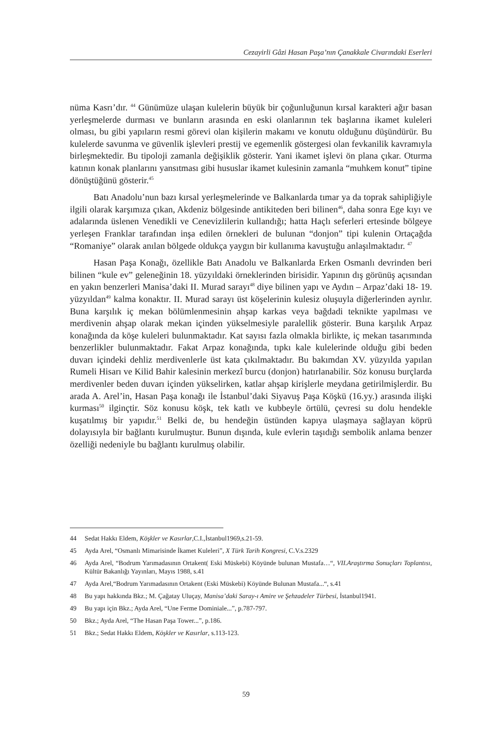Cezayirli Gâzi Hasan Paşa’nın Çanakkale Civarındaki Eserleri
nüma Kasrı’dır. <sup>44</sup> Günümüze ulaşan kulelerin büyük bir çoğunluğunun kırsal karakteri ağır basan yerleşmelerde durması ve bunların arasında en eski olanlarının tek başlarına ikamet kuleleri olması, bu gibi yapıların resmi görevi olan kişilerin makamı ve konutu olduğunu düşündürür. Bu kulelerde savunma ve güvenlik işlevleri prestij ve egemenlik göstergesi olan fevkanilik kavramıyla birleşmektedir. Bu tipoloji zamanla değişiklik gösterir. Yani ikamet işlevi ön plana çıkar. Oturma katının konak planlarını yansıtması gibi hususlar ikamet kulesinin zamanla “muhkem konut” tipine dönüştüğünü gösterir.<sup>45</sup>
Batı Anadolu’nun bazı kırsal yerleşmelerinde ve Balkanlarda tımar ya da toprak sahipliğiyle ilgili olarak karşımıza çıkan, Akdeniz bölgesinde antikiteden beri bilinen<sup>46</sup>, daha sonra Ege kıyı ve adalarında üslenen Venedikli ve Cenevizlilerin kullandığı; hatta Haçlı seferleri ertesinde bölgeye yerleşen Franklar tarafından inşa edilen örnekleri de bulunan “donjon” tipi kulenin Ortaçağda “Romaniye” olarak anılan bölgede oldukça yaygın bir kullanıma kavuştuğu anlaşılmaktadır. <sup>47</sup>
Hasan Paşa Konağı, özellikle Batı Anadolu ve Balkanlarda Erken Osmanlı devrinden beri bilinen “kule ev” geleneğinin 18. yüzyıldaki örneklerinden birisidir. Yapının dış görünüş açısından en yakın benzerleri Manisa’daki II. Murad sarayı<sup>48</sup> diye bilinen yapı ve Aydın – Arpaz’daki 18- 19. yüzyıldan<sup>49</sup> kalma konaktır. II. Murad sarayı üst köşelerinin kulesiz oluşuyla diğerlerinden ayrılır. Buna karşılık iç mekan bölümlenmesinin ahşap karkas veya bağdadi teknikte yapılması ve merdivenin ahşap olarak mekan içinden yükselmesiyle paralellik gösterir. Buna karşılık Arpaz konağında da köşe kuleleri bulunmaktadır. Kat sayısı fazla olmakla birlikte, iç mekan tasarımında benzerlikler bulunmaktadır. Fakat Arpaz konağında, tıpkı kale kulelerinde olduğu gibi beden duvarı içindeki dehliz merdivenlerle üst kata çıkılmaktadır. Bu bakımdan XV. yüzyılda yapılan Rumeli Hisarı ve Kilid Bahir kalesinin merkezî burcu (donjon) hatırlanabilir. Söz konusu burçlarda merdivenler beden duvarı içinden yükselirken, katlar ahşap kirişlerle meydana getirilmişlerdir. Bu arada A. Arel’in, Hasan Paşa konağı ile İstanbul’daki Siyavuş Paşa Köşkü (16.yy.) arasında ilişki kurması<sup>50</sup> ilginçtir. Söz konusu köşk, tek katlı ve kubbeyle örtülü, çevresi su dolu hendekle kuşatılmış bir yapıdır.<sup>51</sup> Belki de, bu hendeğin üstünden kapıya ulaşmaya sağlayan köprü dolayısıyla bir bağlantı kurulmuştur. Bunun dışında, kule evlerin taşıdığı sembolik anlama benzer özelliği nedeniyle bu bağlantı kurulmuş olabilir.
44 Sedat Hakkı Eldem, Köşkler ve Kasırlar,C.I.,İstanbul1969,s.21-59.
45 Ayda Arel, “Osmanlı Mimarisinde İkamet Kuleleri”, X Türk Tarih Kongresi, C.V.s.2329
46 Ayda Arel, “Bodrum Yarımadasının Ortakent( Eski Müskebi) Köyünde bulunan Mustafa…“, VII.Araştırma Sonuçları Toplantısı, Kültür Bakanlığı Yayınları, Mayıs 1988, s.41
47 Ayda Arel,“Bodrum Yarımadasının Ortakent (Eski Müskebi) Köyünde Bulunan Mustafa...“, s.41
48 Bu yapı hakkında Bkz.; M. Çağatay Uluçay, Manisa’daki Saray-ı Amire ve Şehzadeler Türbesi, İstanbul1941.
49 Bu yapı için Bkz.; Ayda Arel, “Une Ferme Dominiale...”, p.787-797.
50 Bkz.; Ayda Arel, “The Hasan Paşa Tower...”, p.186.
51 Bkz.; Sedat Hakkı Eldem, Köşkler ve Kasırlar, s.113-123.
59